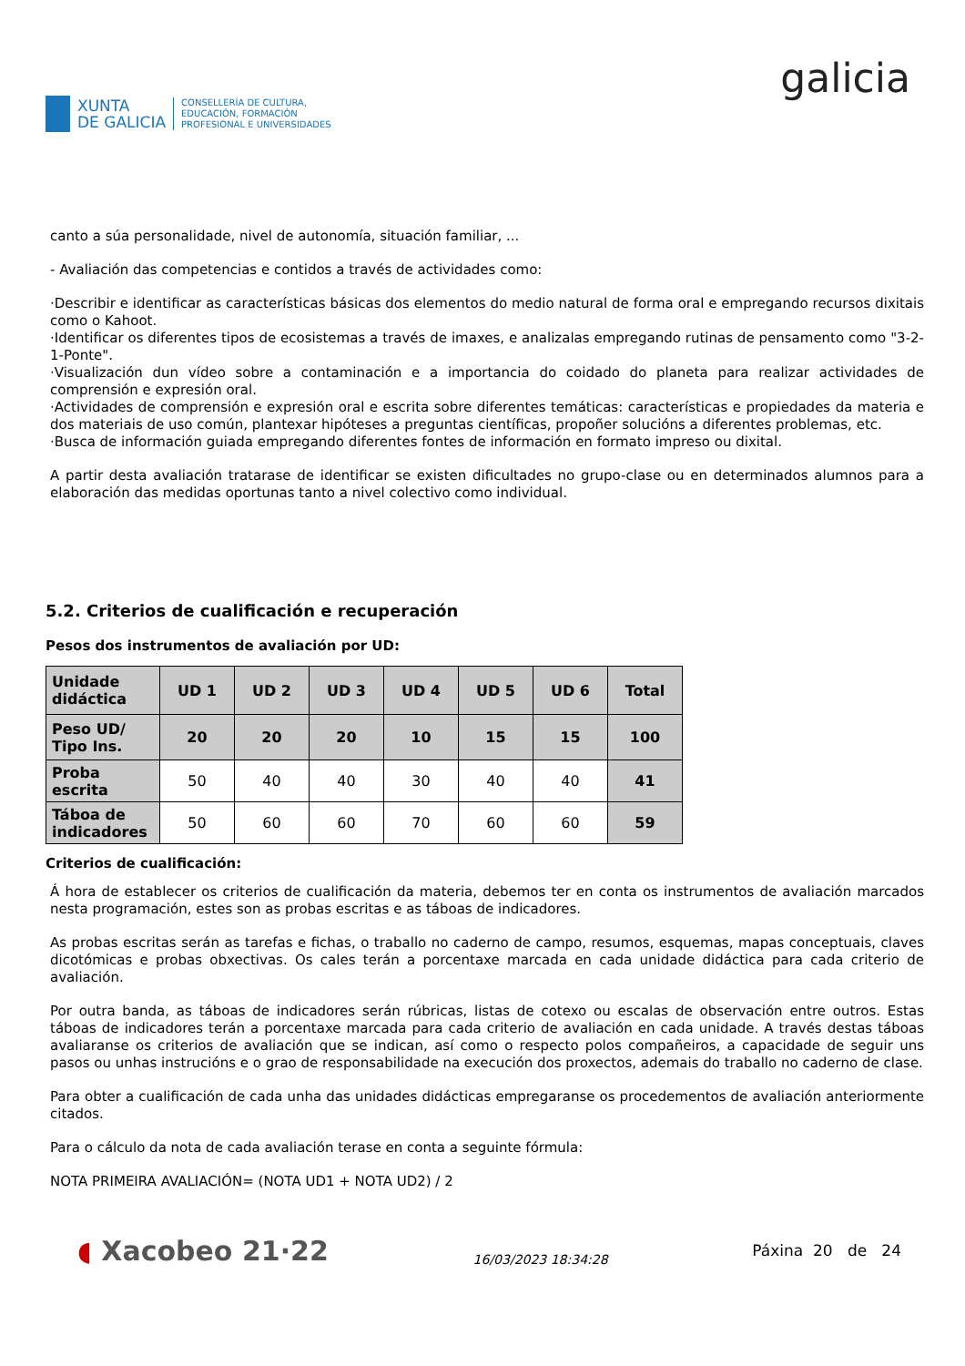XUNTA
DE GALICIA
CONSELLERÍA DE CULTURA,
EDUCACIÓN, FORMACIÓN
PROFESIONAL E UNIVERSIDADES
galicia
canto a súa personalidade, nivel de autonomía, situación familiar, ...
- Avaliación das competencias e contidos a través de actividades como:
·Describir e identificar as características básicas dos elementos do medio natural de forma oral e empregando recursos dixitais como o Kahoot.
·Identificar os diferentes tipos de ecosistemas a través de imaxes, e analizalas empregando rutinas de pensamento como "3-2-1-Ponte".
·Visualización dun vídeo sobre a contaminación e a importancia do coidado do planeta para realizar actividades de comprensión e expresión oral.
·Actividades de comprensión e expresión oral e escrita sobre diferentes temáticas: características e propiedades da materia e dos materiais de uso común, plantexar hipóteses a preguntas científicas, propoñer solucións a diferentes problemas, etc.
·Busca de información guiada empregando diferentes fontes de información en formato impreso ou dixital.
A partir desta avaliación tratarase de identificar se existen dificultades no grupo-clase ou en determinados alumnos para a elaboración das medidas oportunas tanto a nivel colectivo como individual.
5.2. Criterios de cualificación e recuperación
Pesos dos instrumentos de avaliación por UD:
| Unidade didáctica | UD 1 | UD 2 | UD 3 | UD 4 | UD 5 | UD 6 | Total |
| --- | --- | --- | --- | --- | --- | --- | --- |
| Peso UD/ Tipo Ins. | 20 | 20 | 20 | 10 | 15 | 15 | 100 |
| Proba escrita | 50 | 40 | 40 | 30 | 40 | 40 | 41 |
| Táboa de indicadores | 50 | 60 | 60 | 70 | 60 | 60 | 59 |
Criterios de cualificación:
Á hora de establecer os criterios de cualificación da materia, debemos ter en conta os instrumentos de avaliación marcados nesta programación, estes son as probas escritas e as táboas de indicadores.
As probas escritas serán as tarefas e fichas, o traballo no caderno de campo, resumos, esquemas, mapas conceptuais, claves dicotómicas e probas obxectivas. Os cales terán a porcentaxe marcada en cada unidade didáctica para cada criterio de avaliación.
Por outra banda, as táboas de indicadores serán rúbricas, listas de cotexo ou escalas de observación entre outros. Estas táboas de indicadores terán a porcentaxe marcada para cada criterio de avaliación en cada unidade. A través destas táboas avaliaranse os criterios de avaliación que se indican, así como o respecto polos compañeiros, a capacidade de seguir uns pasos ou unhas instrucións e o grao de responsabilidade na execución dos proxectos, ademais do traballo no caderno de clase.
Para obter a cualificación de cada unha das unidades didácticas empregaranse os procedementos de avaliación anteriormente citados.
Para o cálculo da nota de cada avaliación terase en conta a seguinte fórmula:
NOTA PRIMEIRA AVALIACIÓN= (NOTA UD1 + NOTA UD2) / 2
◖ Xacobeo 21·22
16/03/2023 18:34:28
Páxina 20 de 24